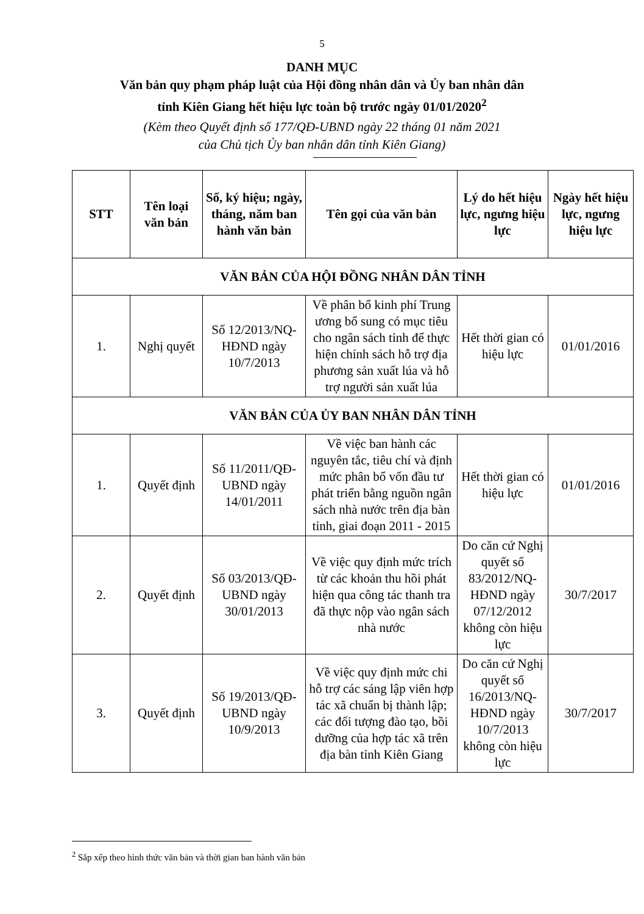5
DANH MỤC
Văn bản quy phạm pháp luật của Hội đồng nhân dân và Ủy ban nhân dân
tỉnh Kiên Giang hết hiệu lực toàn bộ trước ngày 01/01/2020<sup>2</sup>
(Kèm theo Quyết định số 177/QĐ-UBND ngày 22 tháng 01 năm 2021
của Chủ tịch Ủy ban nhân dân tỉnh Kiên Giang)
| STT | Tên loại văn bản | Số, ký hiệu; ngày, tháng, năm ban hành văn bản | Tên gọi của văn bản | Lý do hết hiệu lực, ngưng hiệu lực | Ngày hết hiệu lực, ngưng hiệu lực |
| --- | --- | --- | --- | --- | --- |
| VĂN BẢN CỦA HỘI ĐỒNG NHÂN DÂN TỈNH | | | | | |
| 1. | Nghị quyết | Số 12/2013/NQ-HĐND ngày 10/7/2013 | Về phân bổ kinh phí Trung ương bổ sung có mục tiêu cho ngân sách tỉnh để thực hiện chính sách hỗ trợ địa phương sản xuất lúa và hỗ trợ người sản xuất lúa | Hết thời gian có hiệu lực | 01/01/2016 |
| VĂN BẢN CỦA ỦY BAN NHÂN DÂN TỈNH | | | | | |
| 1. | Quyết định | Số 11/2011/QĐ-UBND ngày 14/01/2011 | Về việc ban hành các nguyên tắc, tiêu chí và định mức phân bổ vốn đầu tư phát triển bằng nguồn ngân sách nhà nước trên địa bàn tỉnh, giai đoạn 2011 - 2015 | Hết thời gian có hiệu lực | 01/01/2016 |
| 2. | Quyết định | Số 03/2013/QĐ-UBND ngày 30/01/2013 | Về việc quy định mức trích từ các khoản thu hồi phát hiện qua công tác thanh tra đã thực nộp vào ngân sách nhà nước | Do căn cứ Nghị quyết số 83/2012/NQ-HĐND ngày 07/12/2012 không còn hiệu lực | 30/7/2017 |
| 3. | Quyết định | Số 19/2013/QĐ-UBND ngày 10/9/2013 | Về việc quy định mức chi hỗ trợ các sáng lập viên hợp tác xã chuẩn bị thành lập; các đối tượng đào tạo, bồi dưỡng của hợp tác xã trên địa bàn tỉnh Kiên Giang | Do căn cứ Nghị quyết số 16/2013/NQ-HĐND ngày 10/7/2013 không còn hiệu lực | 30/7/2017 |
<sup>2</sup> Sắp xếp theo hình thức văn bản và thời gian ban hành văn bản